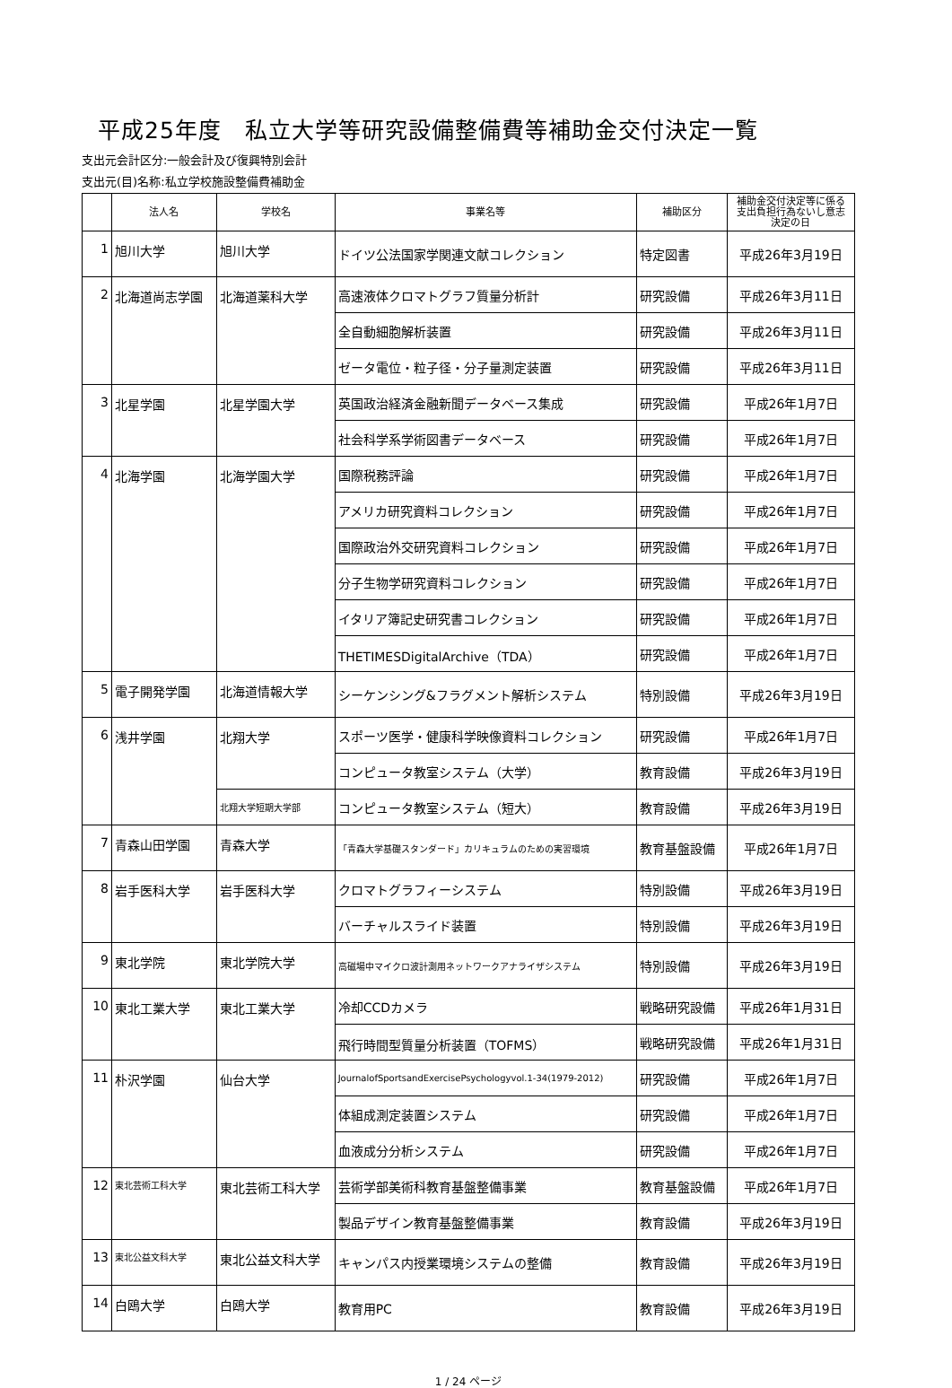平成25年度　私立大学等研究設備整備費等補助金交付決定一覧
支出元会計区分:一般会計及び復興特別会計
支出元(目)名称:私立学校施設整備費補助金
| | 法人名 | 学校名 | 事業名等 | 補助区分 | 補助金交付決定等に係る 支出負担行為ないし意志 決定の日 |
| --- | --- | --- | --- | --- | --- |
| 1 | 旭川大学 | 旭川大学 | ドイツ公法国家学関連文献コレクション | 特定図書 | 平成26年3月19日 |
| 2 | 北海道尚志学園 | 北海道薬科大学 | 高速液体クロマトグラフ質量分析計 | 研究設備 | 平成26年3月11日 |
| | | | 全自動細胞解析装置 | 研究設備 | 平成26年3月11日 |
| | | | ゼータ電位・粒子径・分子量測定装置 | 研究設備 | 平成26年3月11日 |
| 3 | 北星学園 | 北星学園大学 | 英国政治経済金融新聞データベース集成 | 研究設備 | 平成26年1月7日 |
| | | | 社会科学系学術図書データベース | 研究設備 | 平成26年1月7日 |
| 4 | 北海学園 | 北海学園大学 | 国際税務評論 | 研究設備 | 平成26年1月7日 |
| | | | アメリカ研究資料コレクション | 研究設備 | 平成26年1月7日 |
| | | | 国際政治外交研究資料コレクション | 研究設備 | 平成26年1月7日 |
| | | | 分子生物学研究資料コレクション | 研究設備 | 平成26年1月7日 |
| | | | イタリア簿記史研究書コレクション | 研究設備 | 平成26年1月7日 |
| | | | THETIMESDigitalArchive（TDA） | 研究設備 | 平成26年1月7日 |
| 5 | 電子開発学園 | 北海道情報大学 | シーケンシング&フラグメント解析システム | 特別設備 | 平成26年3月19日 |
| 6 | 浅井学園 | 北翔大学 | スポーツ医学・健康科学映像資料コレクション | 研究設備 | 平成26年1月7日 |
| | | | コンピュータ教室システム（大学） | 教育設備 | 平成26年3月19日 |
| | | 北翔大学短期大学部 | コンピュータ教室システム（短大） | 教育設備 | 平成26年3月19日 |
| 7 | 青森山田学園 | 青森大学 | 「青森大学基礎スタンダード」カリキュラムのための実習環境 | 教育基盤設備 | 平成26年1月7日 |
| 8 | 岩手医科大学 | 岩手医科大学 | クロマトグラフィーシステム | 特別設備 | 平成26年3月19日 |
| | | | バーチャルスライド装置 | 特別設備 | 平成26年3月19日 |
| 9 | 東北学院 | 東北学院大学 | 高磁場中マイクロ波計測用ネットワークアナライザシステム | 特別設備 | 平成26年3月19日 |
| 10 | 東北工業大学 | 東北工業大学 | 冷却CCDカメラ | 戦略研究設備 | 平成26年1月31日 |
| | | | 飛行時間型質量分析装置（TOFMS） | 戦略研究設備 | 平成26年1月31日 |
| 11 | 朴沢学園 | 仙台大学 | JournalofSportsandExercisePsychologyvol.1-34(1979-2012) | 研究設備 | 平成26年1月7日 |
| | | | 体組成測定装置システム | 研究設備 | 平成26年1月7日 |
| | | | 血液成分分析システム | 研究設備 | 平成26年1月7日 |
| 12 | 東北芸術工科大学 | 東北芸術工科大学 | 芸術学部美術科教育基盤整備事業 | 教育基盤設備 | 平成26年1月7日 |
| | | | 製品デザイン教育基盤整備事業 | 教育設備 | 平成26年3月19日 |
| 13 | 東北公益文科大学 | 東北公益文科大学 | キャンパス内授業環境システムの整備 | 教育設備 | 平成26年3月19日 |
| 14 | 白鴎大学 | 白鴎大学 | 教育用PC | 教育設備 | 平成26年3月19日 |
1 / 24 ページ